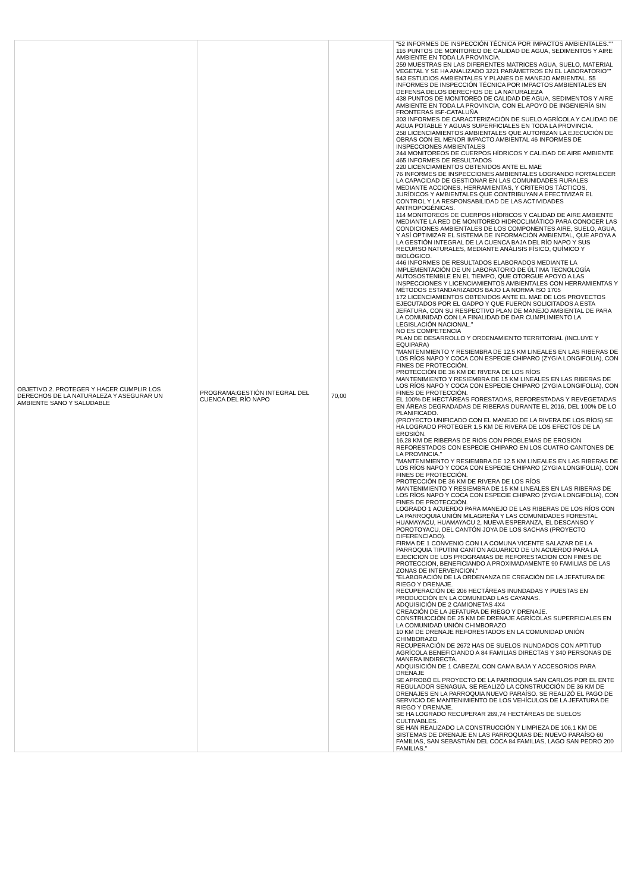| OBJETIVO 2. PROTEGER Y HACER CUMPLIR LOS DERECHOS DE LA NATURALEZA Y ASEGURAR UN AMBIENTE SANO Y SALUDABLE | PROGRAMA:GESTIÓN INTEGRAL DEL CUENCA DEL RÍO NAPO | 70,00 | "52 INFORMES DE INSPECCIÓN TÉCNICA POR IMPACTOS AMBIENTALES."" 116 PUNTOS DE MONITOREO DE CALIDAD DE AGUA, SEDIMENTOS Y AIRE AMBIENTE EN TODA LA PROVINCIA. 259 MUESTRAS EN LAS DIFERENTES MATRICES AGUA, SUELO, MATERIAL VEGETAL Y SE HA ANALIZADO 3221 PARÁMETROS EN EL LABORATORIO"" 543 ESTUDIOS AMBIENTALES Y PLANES DE MANEJO AMBIENTAL. 55 INFORMES DE INSPECCIÓN TÉCNICA POR IMPACTOS AMBIENTALES EN DEFENSA DELOS DERECHOS DE LA NATURALEZA 438 PUNTOS DE MONITOREO DE CALIDAD DE AGUA, SEDIMENTOS Y AIRE AMBIENTE EN TODA LA PROVINCIA, CON EL APOYO DE INGENIERÍA SIN FRONTERAS ISF-CATALUÑA 303 INFORMES DE CARACTERIZACIÓN DE SUELO AGRÍCOLA Y CALIDAD DE AGUA POTABLE Y AGUAS SUPERFICIALES EN TODA LA PROVINCIA. 258 LICENCIAMIENTOS AMBIENTALES QUE AUTORIZAN LA EJECUCIÓN DE OBRAS CON EL MENOR IMPACTO AMBIENTAL 46 INFORMES DE INSPECCIONES AMBIENTALES 244 MONITOREOS DE CUERPOS HÍDRICOS Y CALIDAD DE AIRE AMBIENTE 465 INFORMES DE RESULTADOS 220 LICENCIAMIENTOS OBTENIDOS ANTE EL MAE 76 INFORMES DE INSPECCIONES AMBIENTALES LOGRANDO FORTALECER LA CAPACIDAD DE GESTIONAR EN LAS COMUNIDADES RURALES MEDIANTE ACCIONES, HERRAMIENTAS, Y CRITERIOS TÁCTICOS, JURÍDICOS Y AMBIENTALES QUE CONTRIBUYAN A EFECTIVIZAR EL CONTROL Y LA RESPONSABILIDAD DE LAS ACTIVIDADES ANTROPOGÉNICAS. 114 MONITOREOS DE CUERPOS HÍDRICOS Y CALIDAD DE AIRE AMBIENTE MEDIANTE LA RED DE MONITOREO HIDROCLIMÁTICO PARA CONOCER LAS CONDICIONES AMBIENTALES DE LOS COMPONENTES AIRE, SUELO, AGUA, Y ASÍ OPTIMIZAR EL SISTEMA DE INFORMACIÓN AMBIENTAL, QUE APOYA A LA GESTIÓN INTEGRAL DE LA CUENCA BAJA DEL RÍO NAPO Y SUS RECURSO NATURALES, MEDIANTE ANÁLISIS FÍSICO, QUÍMICO Y BIOLÓGICO. 446 INFORMES DE RESULTADOS ELABORADOS MEDIANTE LA IMPLEMENTACIÓN DE UN LABORATORIO DE ÚLTIMA TECNOLOGÍA AUTOSOSTENIBLE EN EL TIEMPO, QUE OTORGUE APOYO A LAS INSPECCIONES Y LICENCIAMIENTOS AMBIENTALES CON HERRAMIENTAS Y MÉTODOS ESTANDARIZADOS BAJO LA NORMA ISO 1705 172 LICENCIAMIENTOS OBTENIDOS ANTE EL MAE DE LOS PROYECTOS EJECUTADOS POR EL GADPO Y QUE FUERON SOLICITADOS A ESTA JEFATURA, CON SU RESPECTIVO PLAN DE MANEJO AMBIENTAL DE PARA LA COMUNIDAD CON LA FINALIDAD DE DAR CUMPLIMIENTO LA LEGISLACIÓN NACIONAL." NO ES COMPETENCIA PLAN DE DESARROLLO Y ORDENAMIENTO TERRITORIAL (INCLUYE Y EQUIPARA) "MANTENIMIENTO Y RESIEMBRA DE 12.5 KM LINEALES EN LAS RIBERAS DE LOS RÍOS NAPO Y COCA CON ESPECIE CHIPARO (ZYGIA LONGIFOLIA), CON FINES DE PROTECCIÓN. PROTECCIÓN DE 36 KM DE RIVERA DE LOS RÍOS MANTENIMIENTO Y RESIEMBRA DE 15 KM LINEALES EN LAS RIBERAS DE LOS RÍOS NAPO Y COCA CON ESPECIE CHIPARO (ZYGIA LONGIFOLIA), CON FINES DE PROTECCIÓN. EL 100% DE HECTÁREAS FORESTADAS, REFORESTADAS Y REVEGETADAS EN ÁREAS DEGRADADAS DE RIBERAS DURANTE EL 2016, DEL 100% DE LO PLANIFICADO. (PROYECTO UNIFICADO CON EL MANEJO DE LA RIVERA DE LOS RÍOS) SE HA LOGRADO PROTEGER 1,5 KM DE RIVERA DE LOS EFECTOS DE LA EROSIÓN. 16.28 KM DE RIBERAS DE RIOS CON PROBLEMAS DE EROSION REFORESTADOS CON ESPECIE CHIPARO EN LOS CUATRO CANTONES DE LA PROVINCIA." "MANTENIMIENTO Y RESIEMBRA DE 12.5 KM LINEALES EN LAS RIBERAS DE LOS RÍOS NAPO Y COCA CON ESPECIE CHIPARO (ZYGIA LONGIFOLIA), CON FINES DE PROTECCIÓN. PROTECCIÓN DE 36 KM DE RIVERA DE LOS RÍOS MANTENIMIENTO Y RESIEMBRA DE 15 KM LINEALES EN LAS RIBERAS DE LOS RÍOS NAPO Y COCA CON ESPECIE CHIPARO (ZYGIA LONGIFOLIA), CON FINES DE PROTECCIÓN. LOGRADO 1 ACUERDO PARA MANEJO DE LAS RIBERAS DE LOS RÍOS CON LA PARROQUIA UNIÓN MILAGREÑA Y LAS COMUNIDADES FORESTAL HUAMAYACU, HUAMAYACU 2, NUEVA ESPERANZA, EL DESCANSO Y POROTOYACU, DEL CANTÓN JOYA DE LOS SACHAS (PROYECTO DIFERENCIADO). FIRMA DE 1 CONVENIO CON LA COMUNA VICENTE SALAZAR DE LA PARROQUIA TIPUTINI CANTON AGUARICO DE UN ACUERDO PARA LA EJECICION DE LOS PROGRAMAS DE REFORESTACION CON FINES DE PROTECCION, BENEFICIANDO A PROXIMADAMENTE 90 FAMILIAS DE LAS ZONAS DE INTERVENCION." "ELABORACIÓN DE LA ORDENANZA DE CREACIÓN DE LA JEFATURA DE RIEGO Y DRENAJE. RECUPERACIÓN DE 206 HECTÁREAS INUNDADAS Y PUESTAS EN PRODUCCIÓN EN LA COMUNIDAD LAS CAYANAS. ADQUISICIÓN DE 2 CAMIONETAS 4X4 CREACIÓN DE LA JEFATURA DE RIEGO Y DRENAJE. CONSTRUCCIÓN DE 25 KM DE DRENAJE AGRÍCOLAS SUPERFICIALES EN LA COMUNIDAD UNIÓN CHIMBORAZO 10 KM DE DRENAJE REFORESTADOS EN LA COMUNIDAD UNIÓN CHIMBORAZO RECUPERACIÓN DE 2672 HAS DE SUELOS INUNDADOS CON APTITUD AGRÍCOLA BENEFICIANDO A 84 FAMILIAS DIRECTAS Y 340 PERSONAS DE MANERA INDIRECTA. ADQUISICIÓN DE 1 CABEZAL CON CAMA BAJA Y ACCESORIOS PARA DRENAJE SE APROBÓ EL PROYECTO DE LA PARROQUIA SAN CARLOS POR EL ENTE REGULADOR SENAGUA. SE REALIZÓ LA CONSTRUCCIÓN DE 36 KM DE DRENAJES EN LA PARROQUIA NUEVO PARAÍSO. SE REALIZÓ EL PAGO DE SERVICIO DE MANTENIMIENTO DE LOS VEHÍCULOS DE LA JEFATURA DE RIEGO Y DRENAJE. SE HA LOGRADO RECUPERAR 269,74 HECTÁREAS DE SUELOS CULTIVABLES. SE HAN REALIZADO LA CONSTRUCCIÓN Y LIMPIEZA DE 106,1 KM DE SISTEMAS DE DRENAJE EN LAS PARROQUIAS DE: NUEVO PARAÍSO 60 FAMILIAS, SAN SEBASTIÁN DEL COCA 84 FAMILIAS, LAGO SAN PEDRO 200 FAMILIAS." |